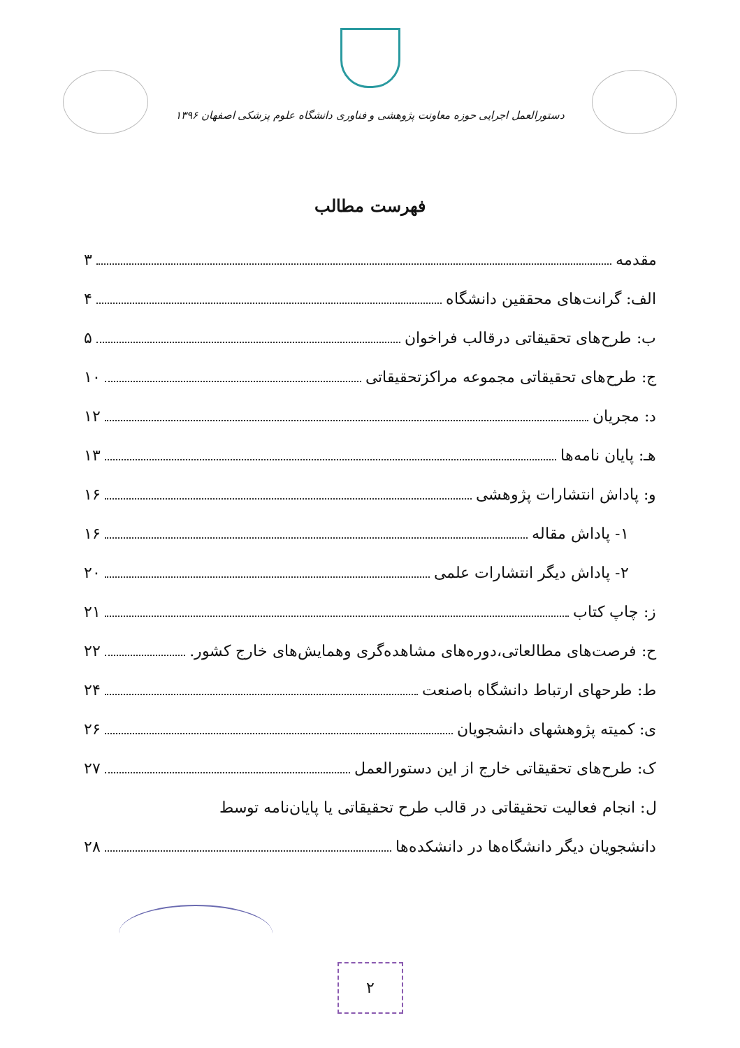دستورالعمل اجرایی حوزه معاونت پژوهشی و فناوری دانشگاه علوم پزشکی اصفهان ۱۳۹۶
فهرست مطالب
مقدمه ۳
الف: گرانت‌های محققین دانشگاه ۴
ب: طرح‌های تحقیقاتی درقالب فراخوان ۵
ج: طرح‌های تحقیقاتی مجموعه مراکزتحقیقاتی ۱۰
د: مجریان ۱۲
هـ: پایان نامه‌ها ۱۳
و: پاداش انتشارات پژوهشی ۱۶
۱- پاداش مقاله ۱۶
۲- پاداش دیگر انتشارات علمی ۲۰
ز: چاپ کتاب ۲۱
ح: فرصت‌های مطالعاتی،دوره‌های مشاهده‌گری وهمایش‌های خارج کشور. ۲۲
ط: طرحهای ارتباط دانشگاه باصنعت ۲۴
ی: کمیته پژوهشهای دانشجویان ۲۶
ک: طرح‌های تحقیقاتی خارج از این دستورالعمل ۲۷
ل: انجام فعالیت تحقیقاتی در قالب طرح تحقیقاتی یا پایان‌نامه توسط
دانشجویان دیگر دانشگاه‌ها در دانشکده‌ها ۲۸
۲